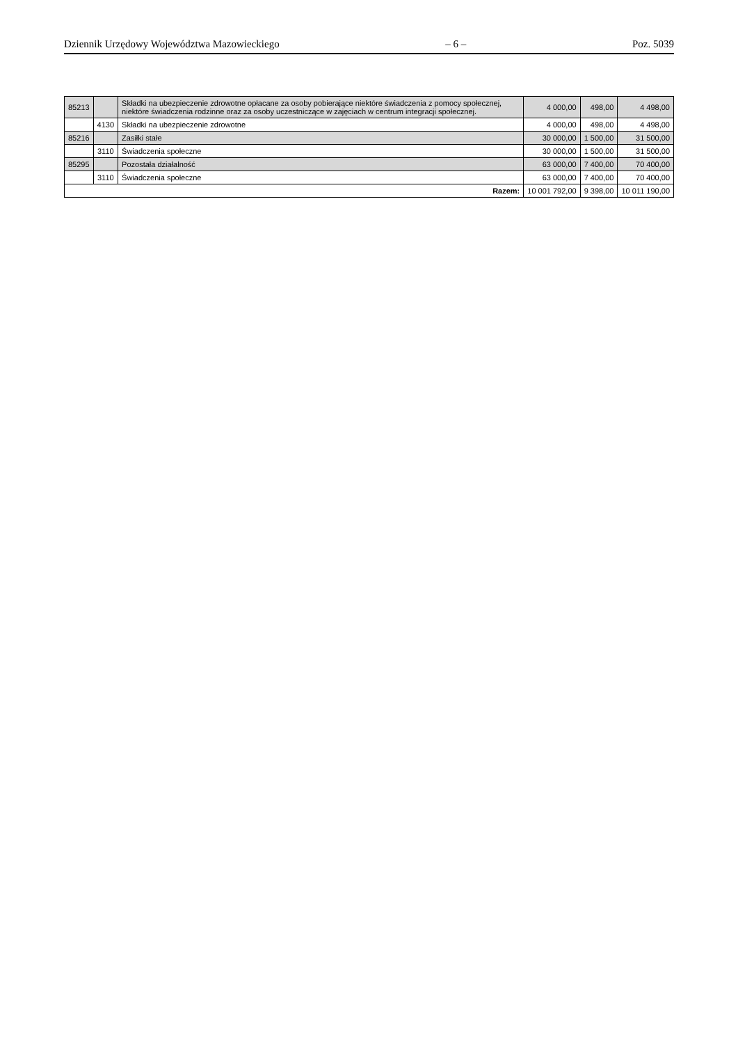Dziennik Urzędowy Województwa Mazowieckiego – 6 – Poz. 5039
| 85213 | | Składki na ubezpieczenie zdrowotne opłacane za osoby pobierające niektóre świadczenia z pomocy społecznej, niektóre świadczenia rodzinne oraz za osoby uczestniczące w zajęciach w centrum integracji społecznej. | 4 000,00 | 498,00 | 4 498,00 |
| | 4130 | Składki na ubezpieczenie zdrowotne | 4 000,00 | 498,00 | 4 498,00 |
| 85216 | | Zasiłki stałe | 30 000,00 | 1 500,00 | 31 500,00 |
| | 3110 | Świadczenia społeczne | 30 000,00 | 1 500,00 | 31 500,00 |
| 85295 | | Pozostała działalność | 63 000,00 | 7 400,00 | 70 400,00 |
| | 3110 | Świadczenia społeczne | 63 000,00 | 7 400,00 | 70 400,00 |
| Razem: | | | 10 001 792,00 | 9 398,00 | 10 011 190,00 |